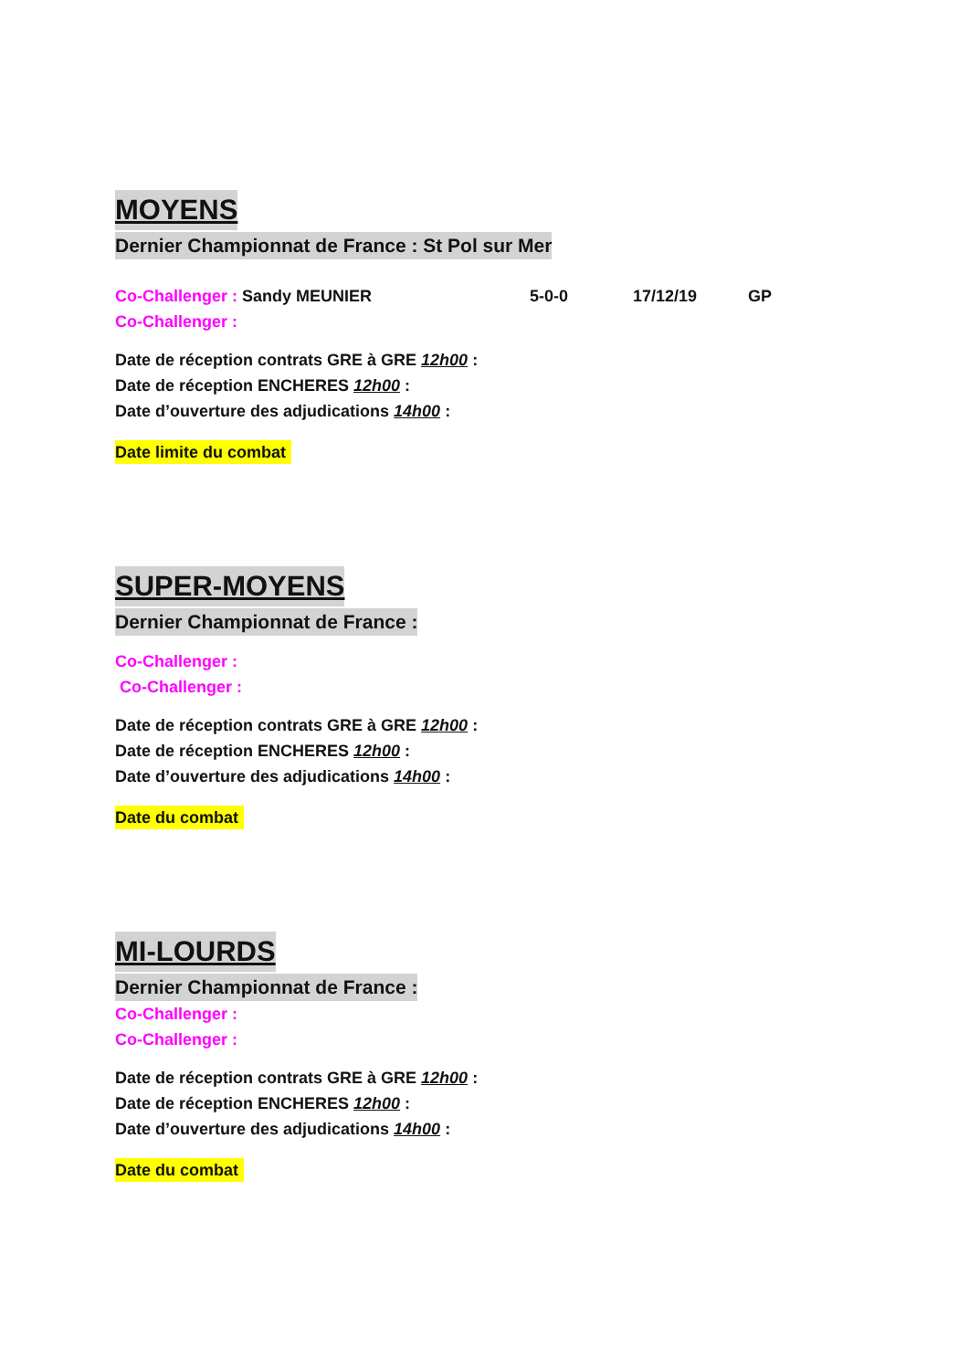MOYENS
Dernier Championnat de France : St Pol sur Mer
Co-Challenger : Sandy MEUNIER 5-0-0 17/12/19 GP
Co-Challenger :
Date de réception contrats GRE à GRE 12h00 :
Date de réception ENCHERES 12h00 :
Date d’ouverture des adjudications 14h00 :
Date limite du combat
SUPER-MOYENS
Dernier Championnat de France :
Co-Challenger :
Co-Challenger :
Date de réception contrats GRE à GRE 12h00 :
Date de réception ENCHERES 12h00 :
Date d’ouverture des adjudications 14h00 :
Date du combat
MI-LOURDS
Dernier Championnat de France :
Co-Challenger :
Co-Challenger :
Date de réception contrats GRE à GRE 12h00 :
Date de réception ENCHERES 12h00 :
Date d’ouverture des adjudications 14h00 :
Date du combat